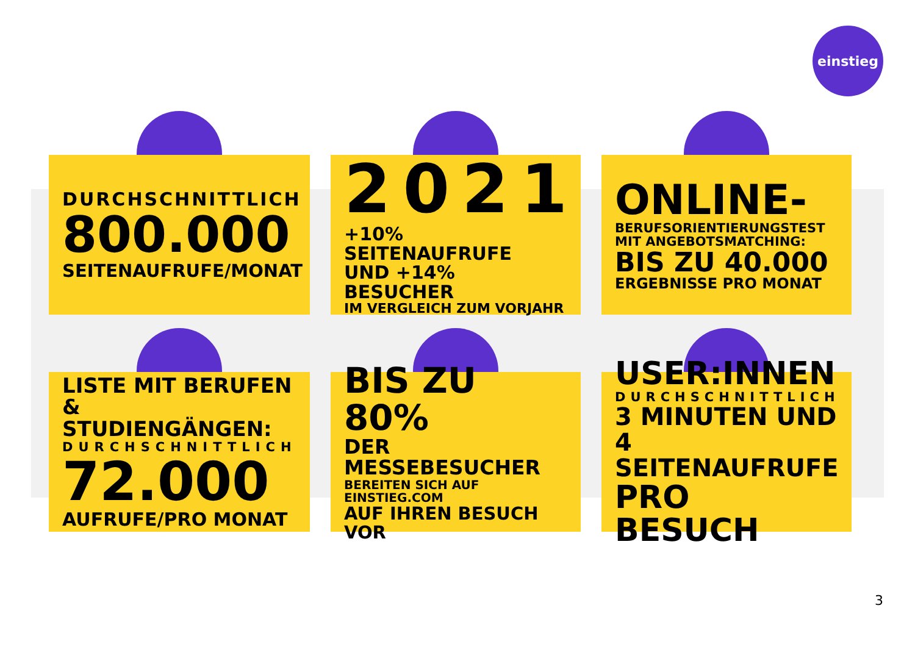einstieg
DURCHSCHNITTLICH
800.000
SEITENAUFRUFE/MONAT
2021
+10% SEITENAUFRUFE
UND +14% BESUCHER
IM VERGLEICH ZUM VORJAHR
ONLINE-
BERUFSORIENTIERUNGSTEST
MIT ANGEBOTSMATCHING:
BIS ZU 40.000
ERGEBNISSE PRO MONAT
LISTE MIT BERUFEN
& STUDIENGÄNGEN:
DURCHSCHNITTLICH
72.000
AUFRUFE/PRO MONAT
BIS ZU 80%
DER MESSEBESUCHER
BEREITEN SICH AUF EINSTIEG.COM
AUF IHREN BESUCH VOR
USER:INNEN
DURCHSCHNITTLICH
3 MINUTEN UND
4 SEITENAUFRUFE
PRO BESUCH
3